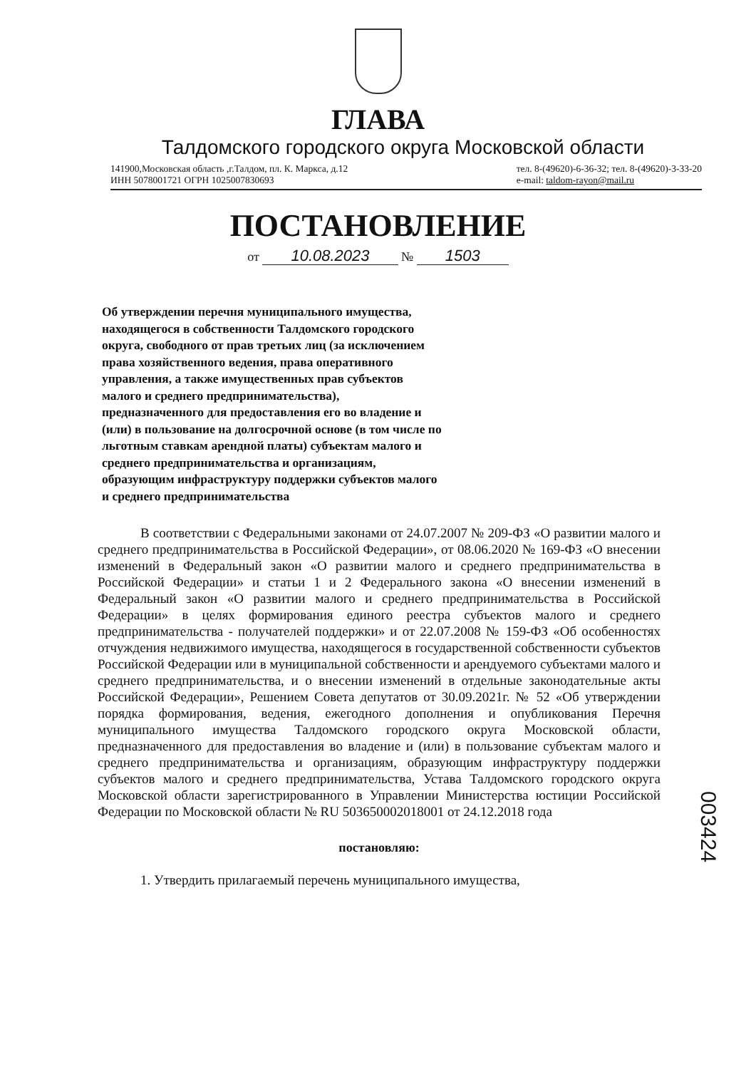ГЛАВА
Талдомского городского округа Московской области
141900,Московская область ,г.Талдом, пл. К. Маркса, д.12
ИНН 5078001721 ОГРН 1025007830693
тел. 8-(49620)-6-36-32; тел. 8-(49620)-3-33-20
e-mail: taldom-rayon@mail.ru
ПОСТАНОВЛЕНИЕ
от 10.08.2023 № 1503
Об утверждении перечня муниципального имущества, находящегося в собственности Талдомского городского округа, свободного от прав третьих лиц (за исключением права хозяйственного ведения, права оперативного управления, а также имущественных прав субъектов малого и среднего предпринимательства), предназначенного для предоставления его во владение и (или) в пользование на долгосрочной основе (в том числе по льготным ставкам арендной платы) субъектам малого и среднего предпринимательства и организациям, образующим инфраструктуру поддержки субъектов малого и среднего предпринимательства
В соответствии с Федеральными законами от 24.07.2007 № 209-ФЗ «О развитии малого и среднего предпринимательства в Российской Федерации», от 08.06.2020 № 169-ФЗ «О внесении изменений в Федеральный закон «О развитии малого и среднего предпринимательства в Российской Федерации» и статьи 1 и 2 Федерального закона «О внесении изменений в Федеральный закон «О развитии малого и среднего предпринимательства в Российской Федерации» в целях формирования единого реестра субъектов малого и среднего предпринимательства - получателей поддержки» и от 22.07.2008 № 159-ФЗ «Об особенностях отчуждения недвижимого имущества, находящегося в государственной собственности субъектов Российской Федерации или в муниципальной собственности и арендуемого субъектами малого и среднего предпринимательства, и о внесении изменений в отдельные законодательные акты Российской Федерации», Решением Совета депутатов от 30.09.2021г. № 52 «Об утверждении порядка формирования, ведения, ежегодного дополнения и опубликования Перечня муниципального имущества Талдомского городского округа Московской области, предназначенного для предоставления во владение и (или) в пользование субъектам малого и среднего предпринимательства и организациям, образующим инфраструктуру поддержки субъектов малого и среднего предпринимательства, Устава Талдомского городского округа Московской области зарегистрированного в Управлении Министерства юстиции Российской Федерации по Московской области № RU 503650002018001 от 24.12.2018 года
постановляю:
1. Утвердить прилагаемый перечень муниципального имущества,
003424